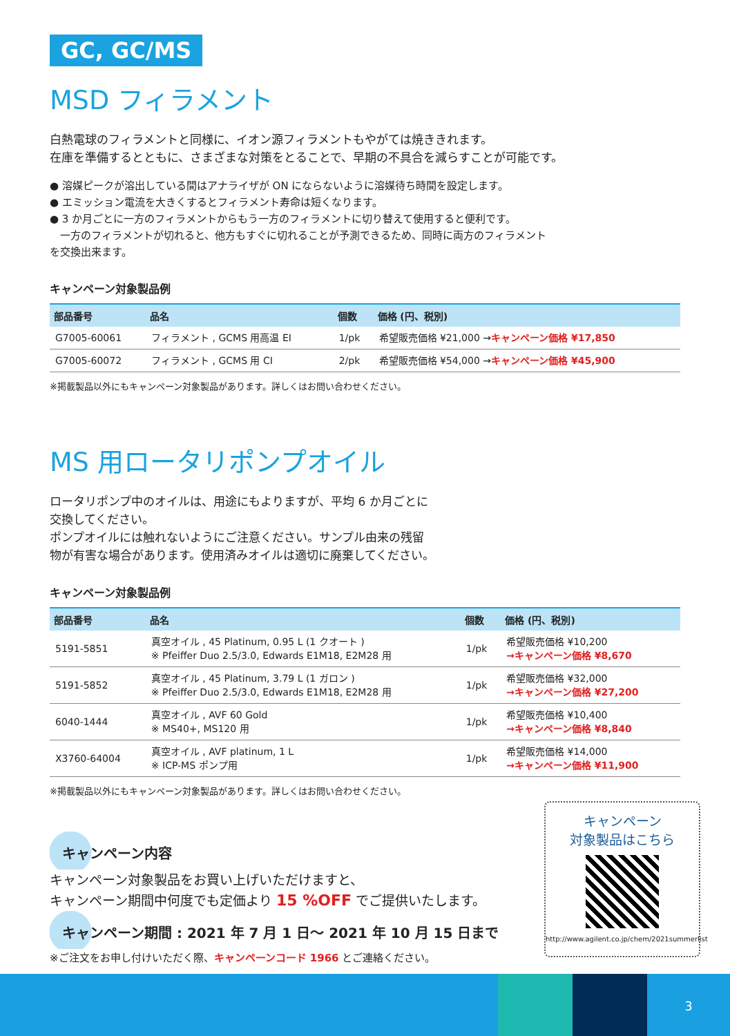GC, GC/MS
MSD フィラメント
白熱電球のフィラメントと同様に、イオン源フィラメントもやがては焼ききれます。
在庫を準備するとともに、さまざまな対策をとることで、早期の不具合を減らすことが可能です。
● 溶媒ピークが溶出している間はアナライザが ON にならないように溶媒待ち時間を設定します。
● エミッション電流を大きくするとフィラメント寿命は短くなります。
● 3 か月ごとに一方のフィラメントからもう一方のフィラメントに切り替えて使用すると便利です。
　一方のフィラメントが切れると、他方もすぐに切れることが予測できるため、同時に両方のフィラメントを交換出来ます。
キャンペーン対象製品例
| 部品番号 | 品名 | 個数 | 価格 (円、税別) |
| --- | --- | --- | --- |
| G7005-60061 | フィラメント , GCMS 用高温 EI | 1/pk | 希望販売価格 ¥21,000 → キャンペーン価格 ¥17,850 |
| G7005-60072 | フィラメント , GCMS 用 CI | 2/pk | 希望販売価格 ¥54,000 → キャンペーン価格 ¥45,900 |
※掲載製品以外にもキャンペーン対象製品があります。詳しくはお問い合わせください。
MS 用ロータリポンプオイル
ロータリポンプ中のオイルは、用途にもよりますが、平均 6 か月ごとに
交換してください。
ポンプオイルには触れないようにご注意ください。サンプル由来の残留
物が有害な場合があります。使用済みオイルは適切に廃棄してください。
キャンペーン対象製品例
| 部品番号 | 品名 | 個数 | 価格 (円、税別) |
| --- | --- | --- | --- |
| 5191-5851 | 真空オイル , 45 Platinum, 0.95 L (1 クオート ) ※ Pfeiffer Duo 2.5/3.0, Edwards E1M18, E2M28 用 | 1/pk | 希望販売価格 ¥10,200 →キャンペーン価格 ¥8,670 |
| 5191-5852 | 真空オイル , 45 Platinum, 3.79 L (1 ガロン ) ※ Pfeiffer Duo 2.5/3.0, Edwards E1M18, E2M28 用 | 1/pk | 希望販売価格 ¥32,000 →キャンペーン価格 ¥27,200 |
| 6040-1444 | 真空オイル , AVF 60 Gold ※ MS40+, MS120 用 | 1/pk | 希望販売価格 ¥10,400 →キャンペーン価格 ¥8,840 |
| X3760-64004 | 真空オイル , AVF platinum, 1 L ※ ICP-MS ポンプ用 | 1/pk | 希望販売価格 ¥14,000 →キャンペーン価格 ¥11,900 |
※掲載製品以外にもキャンペーン対象製品があります。詳しくはお問い合わせください。
キャンペーン内容
キャンペーン対象製品をお買い上げいただけますと、
キャンペーン期間中何度でも定価より 15 %OFF でご提供いたします。
キャンペーン期間 : 2021 年 7 月 1 日〜 2021 年 10 月 15 日まで
※ご注文をお申し付けいただく際、キャンペーンコード 1966 とご連絡ください。
キャンペーン
対象製品はこちら
http://www.agilent.co.jp/chem/2021summerlist
3